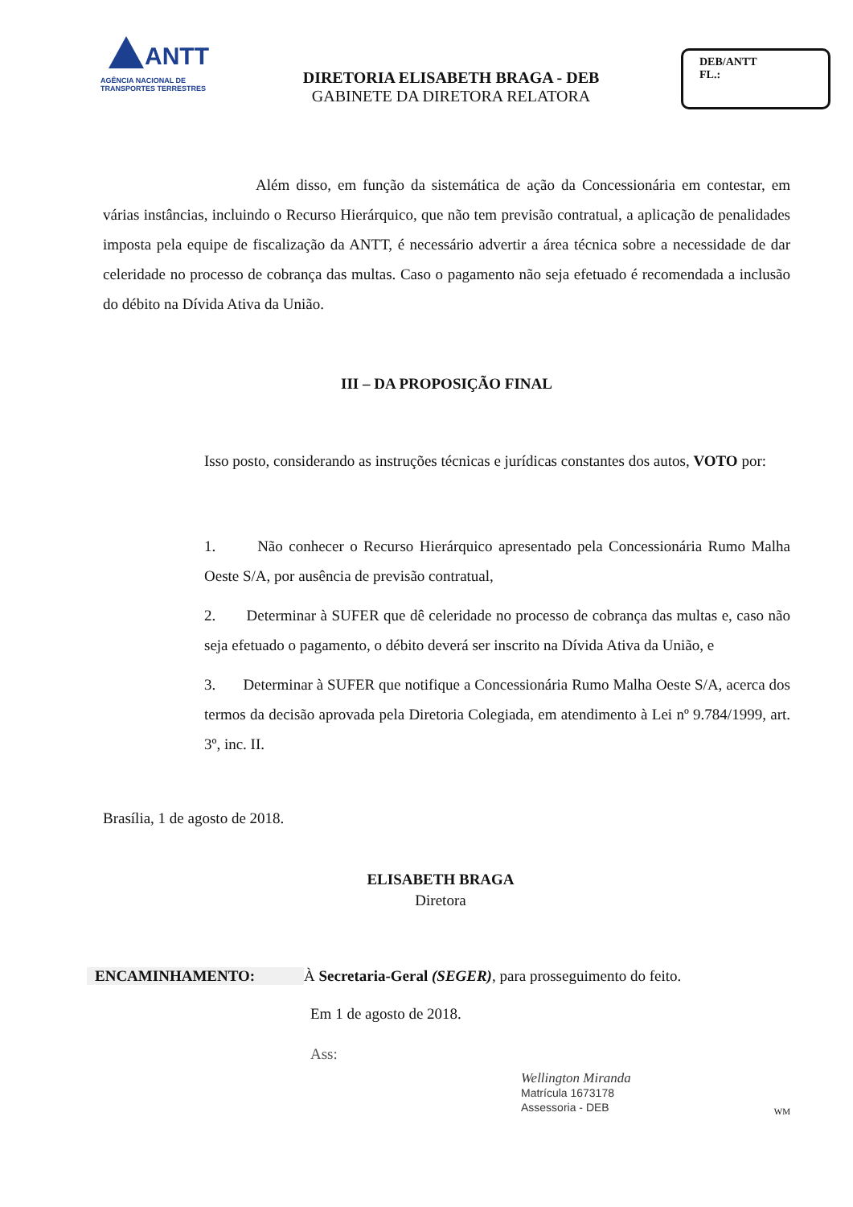ANTT
AGÊNCIA NACIONAL DE
TRANSPORTES TERRESTRES
DIRETORIA ELISABETH BRAGA - DEB
GABINETE DA DIRETORA RELATORA
DEB/ANTT
FL.:
Além disso, em função da sistemática de ação da Concessionária em contestar, em várias instâncias, incluindo o Recurso Hierárquico, que não tem previsão contratual, a aplicação de penalidades imposta pela equipe de fiscalização da ANTT, é necessário advertir a área técnica sobre a necessidade de dar celeridade no processo de cobrança das multas. Caso o pagamento não seja efetuado é recomendada a inclusão do débito na Dívida Ativa da União.
III – DA PROPOSIÇÃO FINAL
Isso posto, considerando as instruções técnicas e jurídicas constantes dos autos, VOTO por:
1. Não conhecer o Recurso Hierárquico apresentado pela Concessionária Rumo Malha Oeste S/A, por ausência de previsão contratual,
2. Determinar à SUFER que dê celeridade no processo de cobrança das multas e, caso não seja efetuado o pagamento, o débito deverá ser inscrito na Dívida Ativa da União, e
3. Determinar à SUFER que notifique a Concessionária Rumo Malha Oeste S/A, acerca dos termos da decisão aprovada pela Diretoria Colegiada, em atendimento à Lei nº 9.784/1999, art. 3º, inc. II.
Brasília, 1 de agosto de 2018.
ELISABETH BRAGA
Diretora
ENCAMINHAMENTO: À Secretaria-Geral (SEGER), para prosseguimento do feito.
Em 1 de agosto de 2018.
Ass:
Wellington Miranda
Matrícula 1673178
Assessoria - DEB
WM